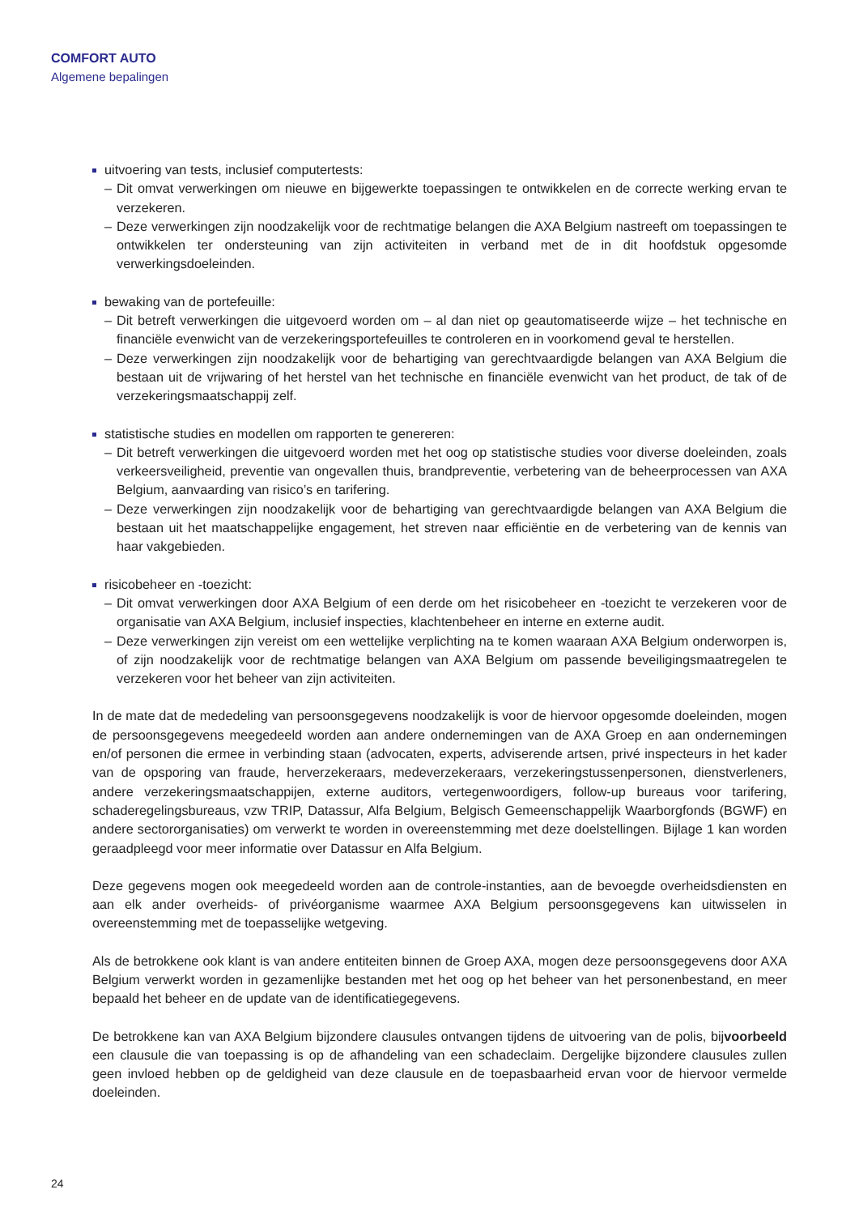COMFORT AUTO
Algemene bepalingen
uitvoering van tests, inclusief computertests:
– Dit omvat verwerkingen om nieuwe en bijgewerkte toepassingen te ontwikkelen en de correcte werking ervan te verzekeren.
– Deze verwerkingen zijn noodzakelijk voor de rechtmatige belangen die AXA Belgium nastreeft om toepassingen te ontwikkelen ter ondersteuning van zijn activiteiten in verband met de in dit hoofdstuk opgesomde verwerkingsdoeleinden.
bewaking van de portefeuille:
– Dit betreft verwerkingen die uitgevoerd worden om – al dan niet op geautomatiseerde wijze – het technische en financiële evenwicht van de verzekeringsportefeuilles te controleren en in voorkomend geval te herstellen.
– Deze verwerkingen zijn noodzakelijk voor de behartiging van gerechtvaardigde belangen van AXA Belgium die bestaan uit de vrijwaring of het herstel van het technische en financiële evenwicht van het product, de tak of de verzekeringsmaatschappij zelf.
statistische studies en modellen om rapporten te genereren:
– Dit betreft verwerkingen die uitgevoerd worden met het oog op statistische studies voor diverse doeleinden, zoals verkeersveiligheid, preventie van ongevallen thuis, brandpreventie, verbetering van de beheerprocessen van AXA Belgium, aanvaarding van risico’s en tarifering.
– Deze verwerkingen zijn noodzakelijk voor de behartiging van gerechtvaardigde belangen van AXA Belgium die bestaan uit het maatschappelijke engagement, het streven naar efficiëntie en de verbetering van de kennis van haar vakgebieden.
risicobeheer en -toezicht:
– Dit omvat verwerkingen door AXA Belgium of een derde om het risicobeheer en -toezicht te verzekeren voor de organisatie van AXA Belgium, inclusief inspecties, klachtenbeheer en interne en externe audit.
– Deze verwerkingen zijn vereist om een wettelijke verplichting na te komen waaraan AXA Belgium onderworpen is, of zijn noodzakelijk voor de rechtmatige belangen van AXA Belgium om passende beveiligingsmaatregelen te verzekeren voor het beheer van zijn activiteiten.
In de mate dat de mededeling van persoonsgegevens noodzakelijk is voor de hiervoor opgesomde doeleinden, mogen de persoonsgegevens meegedeeld worden aan andere ondernemingen van de AXA Groep en aan ondernemingen en/of personen die ermee in verbinding staan (advocaten, experts, adviserende artsen, privé inspecteurs in het kader van de opsporing van fraude, herverzekeraars, medeverzekeraars, verzekeringstussenpersonen, dienstverleners, andere verzekeringsmaatschappijen, externe auditors, vertegenwoordigers, follow-up bureaus voor tarifering, schaderegelingsbureaus, vzw TRIP, Datassur, Alfa Belgium, Belgisch Gemeenschappelijk Waarborgfonds (BGWF) en andere sectororganisaties) om verwerkt te worden in overeenstemming met deze doelstellingen. Bijlage 1 kan worden geraadpleegd voor meer informatie over Datassur en Alfa Belgium.
Deze gegevens mogen ook meegedeeld worden aan de controle-instanties, aan de bevoegde overheidsdiensten en aan elk ander overheids- of privéorganisme waarmee AXA Belgium persoonsgegevens kan uitwisselen in overeenstemming met de toepasselijke wetgeving.
Als de betrokkene ook klant is van andere entiteiten binnen de Groep AXA, mogen deze persoonsgegevens door AXA Belgium verwerkt worden in gezamenlijke bestanden met het oog op het beheer van het personenbestand, en meer bepaald het beheer en de update van de identificatiegegevens.
De betrokkene kan van AXA Belgium bijzondere clausules ontvangen tijdens de uitvoering van de polis, bijvoorbeeld een clausule die van toepassing is op de afhandeling van een schadeclaim. Dergelijke bijzondere clausules zullen geen invloed hebben op de geldigheid van deze clausule en de toepasbaarheid ervan voor de hiervoor vermelde doeleinden.
24